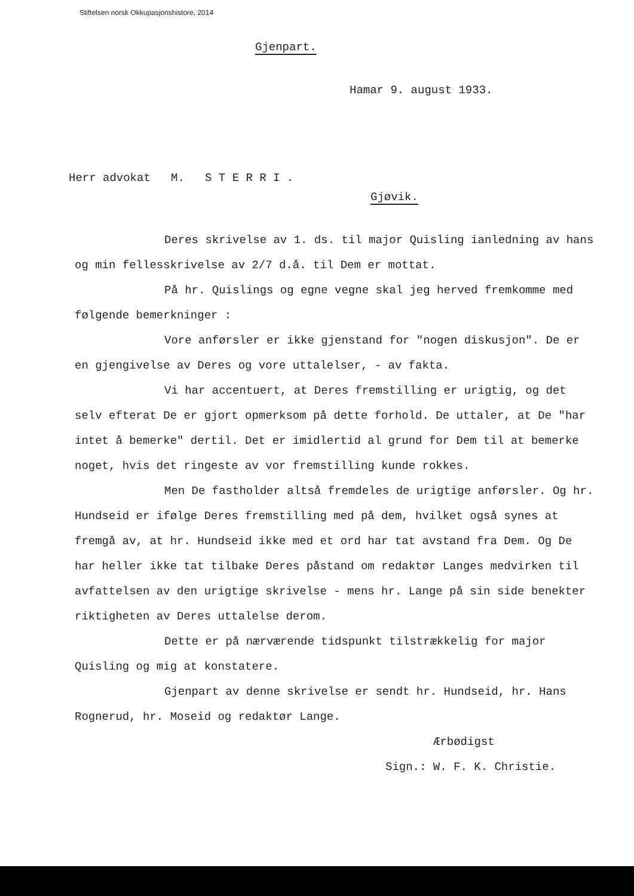Stiftelsen norsk Okkupasjonshistore, 2014
Gjenpart.
Hamar 9. august 1933.
Herr advokat M. S T E R R I .
Gjøvik.
Deres skrivelse av 1. ds. til major Quisling ianledning av hans og min fellesskrivelse av 2/7 d.å. til Dem er mottat.
På hr. Quislings og egne vegne skal jeg herved fremkomme med følgende bemerkninger :
Vore anførsler er ikke gjenstand for "nogen diskusjon". De er en gjengivelse av Deres og vore uttalelser, - av fakta.
Vi har accentuert, at Deres fremstilling er urigtig, og det selv efterat De er gjort opmerksom på dette forhold. De uttaler, at De "har intet å bemerke" dertil. Det er imidlertid al grund for Dem til at bemerke noget, hvis det ringeste av vor fremstilling kunde rokkes.
Men De fastholder altså fremdeles de urigtige anførsler. Og hr. Hundseid er ifølge Deres fremstilling med på dem, hvilket også synes at fremgå av, at hr. Hundseid ikke med et ord har tat avstand fra Dem. Og De har heller ikke tat tilbake Deres påstand om redaktør Langes medvirken til avfattelsen av den urigtige skrivelse - mens hr. Lange på sin side benekter riktigheten av Deres uttalelse derom.
Dette er på nærværende tidspunkt tilstrækkelig for major Quisling og mig at konstatere.
Gjenpart av denne skrivelse er sendt hr. Hundseid, hr. Hans Rognerud, hr. Moseid og redaktør Lange.
Ærbødigst
Sign.: W. F. K. Christie.